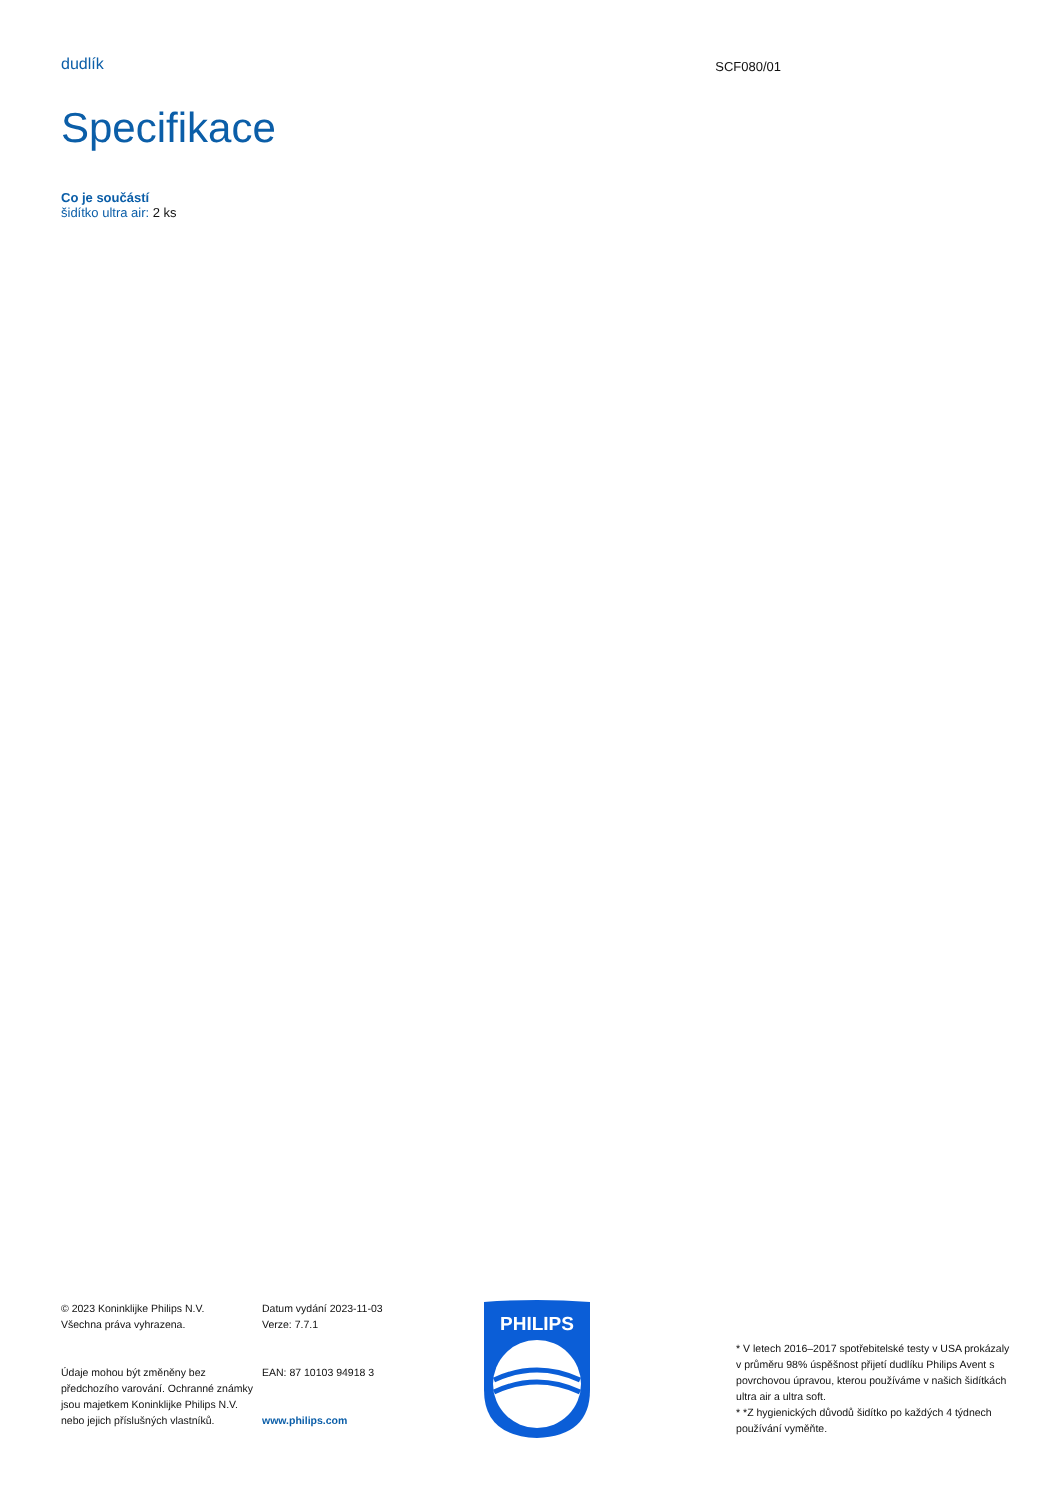dudlík
SCF080/01
Specifikace
Co je součástí
šidítko ultra air: 2 ks
© 2023 Koninklijke Philips N.V.
Všechna práva vyhrazena.
Údaje mohou být změněny bez předchozího varování. Ochranné známky jsou majetkem Koninklijke Philips N.V. nebo jejich příslušných vlastníků.
Datum vydání 2023-11-03
Verze: 7.7.1
EAN: 87 10103 94918 3
www.philips.com
PHILIPS
* V letech 2016–2017 spotřebitelské testy v USA prokázaly v průměru 98% úspěšnost přijetí dudlíku Philips Avent s povrchovou úpravou, kterou používáme v našich šidítkách ultra air a ultra soft.
* *Z hygienických důvodů šidítko po každých 4 týdnech používání vyměňte.